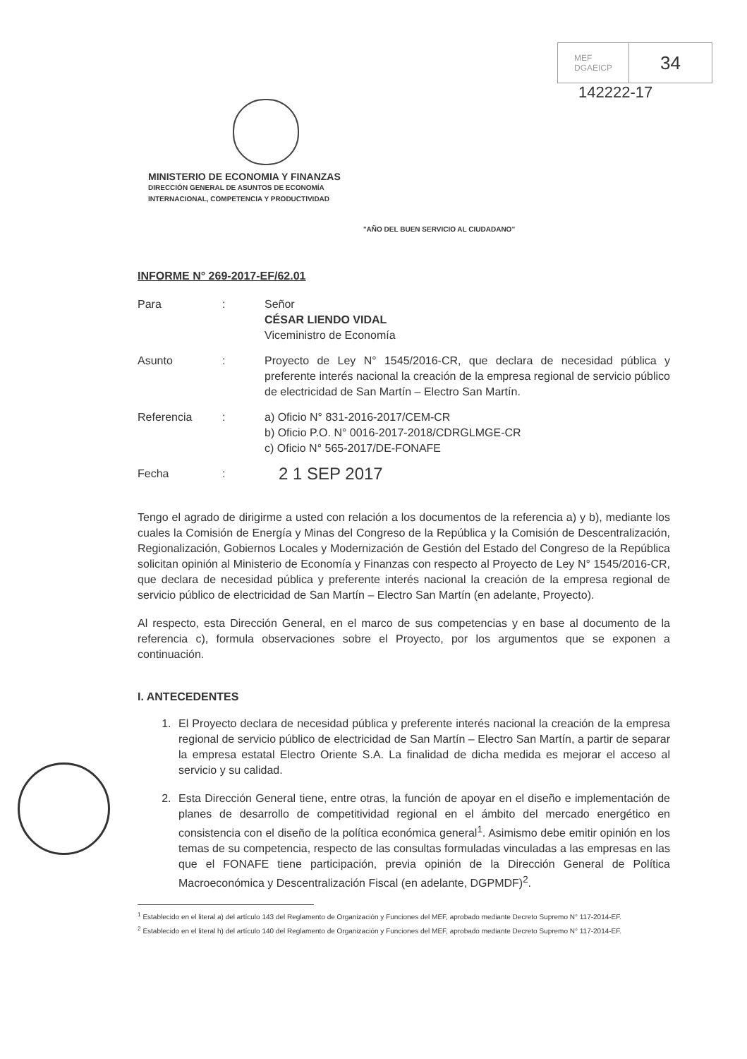MEF
DGAEICP
34
142222-17
MINISTERIO DE ECONOMIA Y FINANZAS
DIRECCIÓN GENERAL DE ASUNTOS DE ECONOMÍA
INTERNACIONAL, COMPETENCIA Y PRODUCTIVIDAD
"AÑO DEL BUEN SERVICIO AL CIUDADANO"
INFORME N° 269-2017-EF/62.01
Para : Señor
CÉSAR LIENDO VIDAL
Viceministro de Economía
Asunto : Proyecto de Ley N° 1545/2016-CR, que declara de necesidad pública y preferente interés nacional la creación de la empresa regional de servicio público de electricidad de San Martín – Electro San Martín.
Referencia : a) Oficio N° 831-2016-2017/CEM-CR
b) Oficio P.O. N° 0016-2017-2018/CDRGLMGE-CR
c) Oficio N° 565-2017/DE-FONAFE
Fecha :
2 1 SEP 2017
Tengo el agrado de dirigirme a usted con relación a los documentos de la referencia a) y b), mediante los cuales la Comisión de Energía y Minas del Congreso de la República y la Comisión de Descentralización, Regionalización, Gobiernos Locales y Modernización de Gestión del Estado del Congreso de la República solicitan opinión al Ministerio de Economía y Finanzas con respecto al Proyecto de Ley N° 1545/2016-CR, que declara de necesidad pública y preferente interés nacional la creación de la empresa regional de servicio público de electricidad de San Martín – Electro San Martín (en adelante, Proyecto).
Al respecto, esta Dirección General, en el marco de sus competencias y en base al documento de la referencia c), formula observaciones sobre el Proyecto, por los argumentos que se exponen a continuación.
I. ANTECEDENTES
1. El Proyecto declara de necesidad pública y preferente interés nacional la creación de la empresa regional de servicio público de electricidad de San Martín – Electro San Martín, a partir de separar la empresa estatal Electro Oriente S.A. La finalidad de dicha medida es mejorar el acceso al servicio y su calidad.
2. Esta Dirección General tiene, entre otras, la función de apoyar en el diseño e implementación de planes de desarrollo de competitividad regional en el ámbito del mercado energético en consistencia con el diseño de la política económica general<sup>1</sup>. Asimismo debe emitir opinión en los temas de su competencia, respecto de las consultas formuladas vinculadas a las empresas en las que el FONAFE tiene participación, previa opinión de la Dirección General de Política Macroeconómica y Descentralización Fiscal (en adelante, DGPMDF)<sup>2</sup>.
<sup>1</sup> Establecido en el literal a) del artículo 143 del Reglamento de Organización y Funciones del MEF, aprobado mediante Decreto Supremo N° 117-2014-EF.
<sup>2</sup> Establecido en el literal h) del artículo 140 del Reglamento de Organización y Funciones del MEF, aprobado mediante Decreto Supremo N° 117-2014-EF.